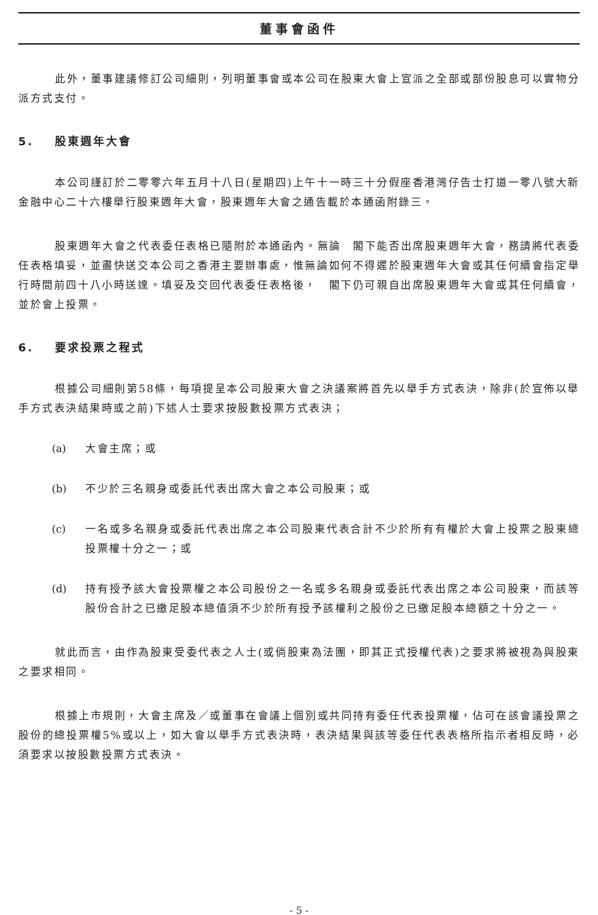董事會函件
此外，董事建議修訂公司細則，列明董事會或本公司在股東大會上宣派之全部或部份股息可以實物分派方式支付。
5. 股東週年大會
本公司謹訂於二零零六年五月十八日(星期四)上午十一時三十分假座香港灣仔告士打道一零八號大新金融中心二十六樓舉行股東週年大會，股東週年大會之通告載於本通函附錄三。
股東週年大會之代表委任表格已隨附於本通函內。無論　閣下能否出席股東週年大會，務請將代表委任表格填妥，並盡快送交本公司之香港主要辦事處，惟無論如何不得遲於股東週年大會或其任何續會指定舉行時間前四十八小時送達。填妥及交回代表委任表格後，　閣下仍可親自出席股東週年大會或其任何續會，並於會上投票。
6. 要求投票之程式
根據公司細則第58條，每項提呈本公司股東大會之決議案將首先以舉手方式表決，除非(於宣佈以舉手方式表決結果時或之前)下述人士要求按股數投票方式表決；
(a) 大會主席；或
(b) 不少於三名親身或委託代表出席大會之本公司股東；或
(c) 一名或多名親身或委託代表出席之本公司股東代表合計不少於所有有權於大會上投票之股東總投票權十分之一；或
(d) 持有授予該大會投票權之本公司股份之一名或多名親身或委託代表出席之本公司股東，而該等股份合計之已繳足股本總值須不少於所有授予該權利之股份之已繳足股本總額之十分之一。
就此而言，由作為股東受委代表之人士(或倘股東為法團，即其正式授權代表)之要求將被視為與股東之要求相同。
根據上市規則，大會主席及／或董事在會議上個別或共同持有委任代表投票權，佔可在該會議投票之股份的總投票權5%或以上，如大會以舉手方式表決時，表決結果與該等委任代表表格所指示者相反時，必須要求以按股數投票方式表決。
- 5 -